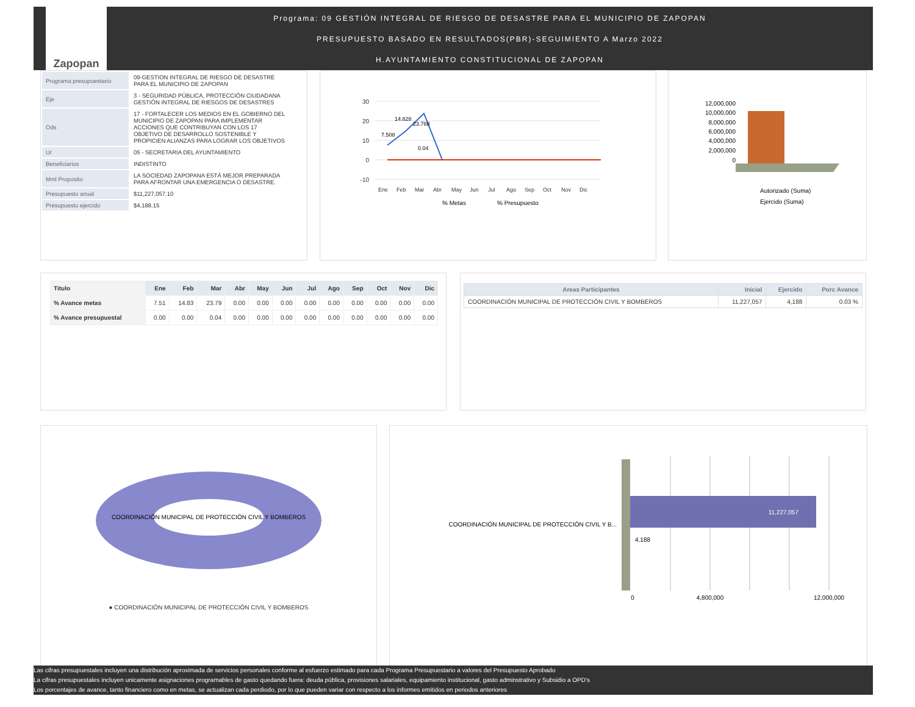Zapopan
Programa: 09 GESTIÓN INTEGRAL DE RIESGO DE DESASTRE PARA EL MUNICIPIO DE ZAPOPAN
PRESUPUESTO BASADO EN RESULTADOS(PBR)-SEGUIMIENTO A Marzo 2022
H.AYUNTAMIENTO CONSTITUCIONAL DE ZAPOPAN
| Programa presupuestario | 09-GESTION INTEGRAL DE RIESGO DE DESASTRE PARA EL MUNICIPIO DE ZAPOPAN |
| Eje | 3 - SEGURIDAD PÚBLICA, PROTECCIÓN CIUDADANA GESTIÓN INTEGRAL DE RIESGOS DE DESASTRES |
| Ods | 17 - FORTALECER LOS MEDIOS EN EL GOBIERNO DEL MUNICIPIO DE ZAPOPAN PARA IMPLEMENTAR ACCIONES QUE CONTRIBUYAN CON LOS 17 OBJETIVO DE DESARROLLO SOSTENIBLE Y PROPICIEN ALIANZAS PARA LOGRAR LOS OBJETIVOS |
| Ur | 05 - SECRETARIA DEL AYUNTAMIENTO |
| Beneficiarios | INDISTINTO |
| Mml Proposito | LA SOCIEDAD ZAPOPANA ESTÁ MEJOR PREPARADA PARA AFRONTAR UNA EMERGENCIA O DESASTRE. |
| Presupuesto anual | $11,227,057.10 |
| Presupuesto ejercido | $4,188.15 |
30
20
10
0
-10
7.508
14.828
23.788
0.04
Ene
Feb
Mar
Abr
May
Jun
Jul
Ago
Sep
Oct
Nov
Dic
% Metas
% Presupuesto
12,000,000
10,000,000
8,000,000
6,000,000
4,000,000
2,000,000
0
Autorizado (Suma)
Ejercido (Suma)
| Titulo | Ene | Feb | Mar | Abr | May | Jun | Jul | Ago | Sep | Oct | Nov | Dic |
| --- | --- | --- | --- | --- | --- | --- | --- | --- | --- | --- | --- | --- |
| % Avance metas | 7.51 | 14.83 | 23.79 | 0.00 | 0.00 | 0.00 | 0.00 | 0.00 | 0.00 | 0.00 | 0.00 | 0.00 |
| % Avance presupuestal | 0.00 | 0.00 | 0.04 | 0.00 | 0.00 | 0.00 | 0.00 | 0.00 | 0.00 | 0.00 | 0.00 | 0.00 |
| Areas Participantes | Inicial | Ejercido | Porc Avance |
| --- | --- | --- | --- |
| COORDINACIÓN MUNICIPAL DE PROTECCIÓN CIVIL Y BOMBEROS | 11,227,057 | 4,188 | 0.03 % |
COORDINACIÓN MUNICIPAL DE PROTECCIÓN CIVIL Y BOMBEROS
● COORDINACIÓN MUNICIPAL DE PROTECCIÓN CIVIL Y BOMBEROS
11,227,057
4,188
COORDINACIÓN MUNICIPAL DE PROTECCIÓN CIVIL Y B...
0
4,800,000
12,000,000
Las cifras presupuestales incluyen una distribución aproximada de servicios personales conforme al esfuerzo estimado para cada Programa Presupuestario a valores del Presupuesto Aprobado
La cifras presupuestales incluyen unicamente asignaciones programables de gasto quedando fuera: deuda pública, provisiones salariales, equipamiento institucional, gasto adminstrativo y Subsidio a OPD's
Los porcentajes de avance, tanto financiero como en metas, se actualizan cada perdiodo, por lo que pueden variar con respecto a los informes emitidos en periodos anteriores